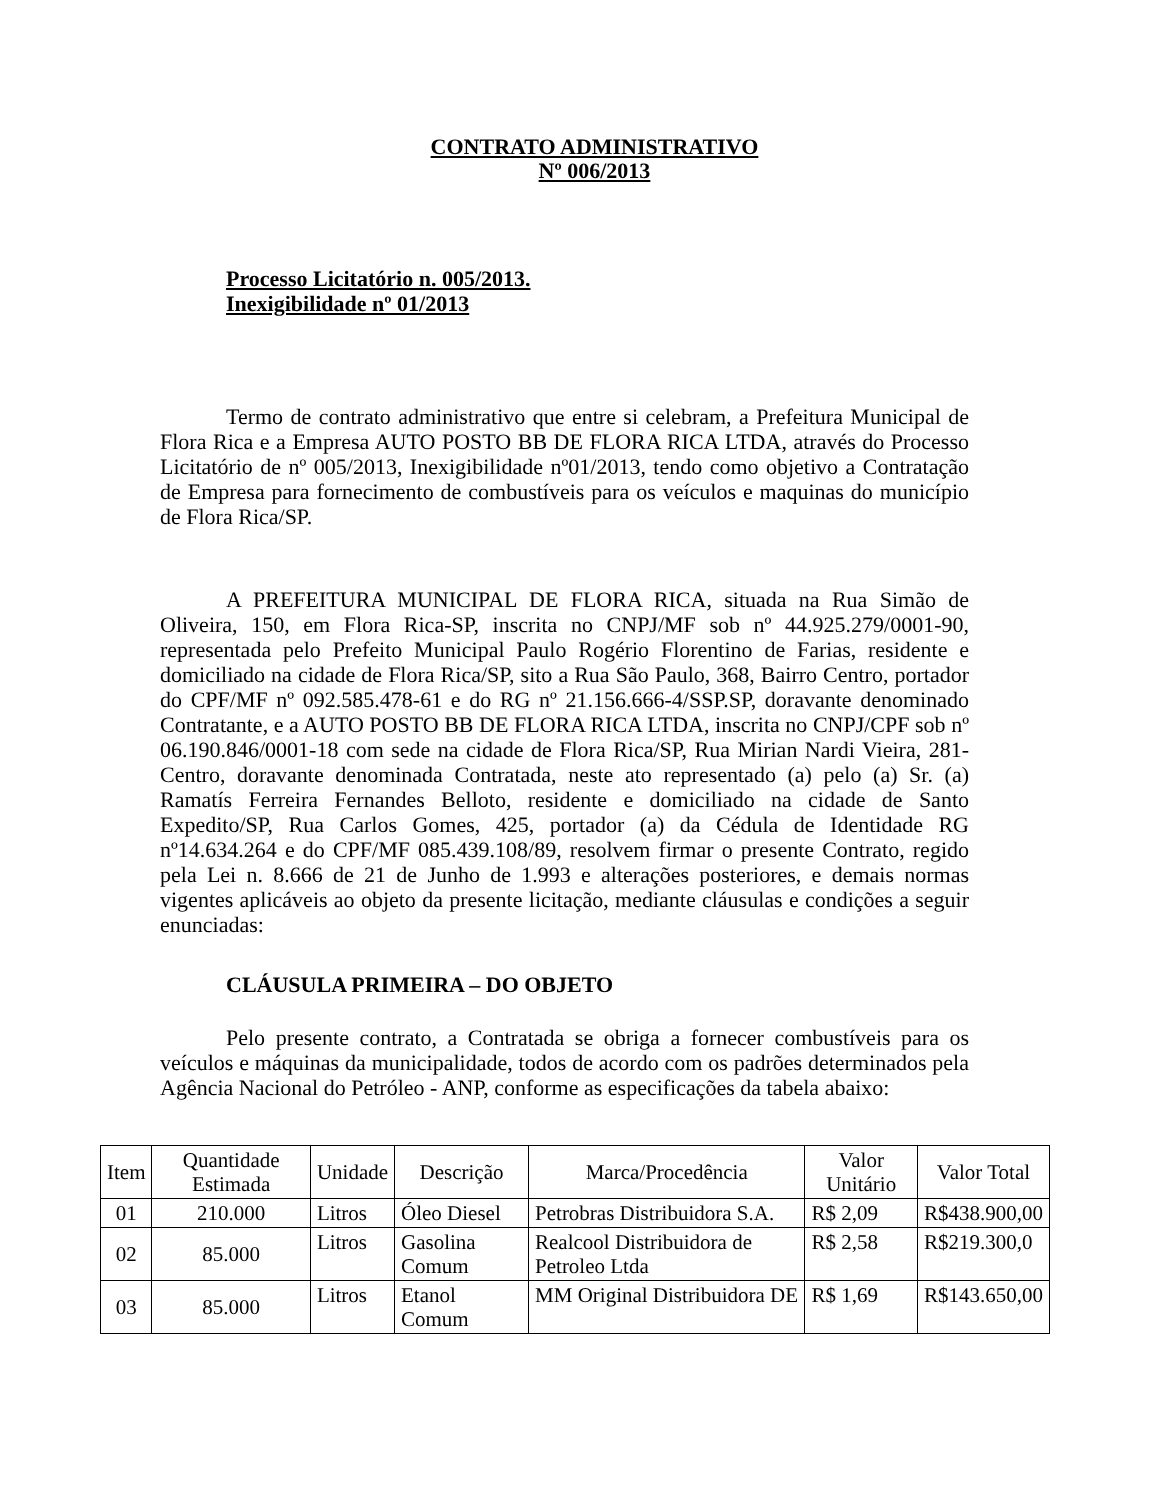CONTRATO ADMINISTRATIVO
Nº 006/2013
Processo Licitatório n. 005/2013.
Inexigibilidade nº 01/2013
Termo de contrato administrativo que entre si celebram, a Prefeitura Municipal de Flora Rica e a Empresa AUTO POSTO BB DE FLORA RICA LTDA, através do Processo Licitatório de nº 005/2013, Inexigibilidade nº01/2013, tendo como objetivo a Contratação de Empresa para fornecimento de combustíveis para os veículos e maquinas do município de Flora Rica/SP.
A PREFEITURA MUNICIPAL DE FLORA RICA, situada na Rua Simão de Oliveira, 150, em Flora Rica-SP, inscrita no CNPJ/MF sob nº 44.925.279/0001-90, representada pelo Prefeito Municipal Paulo Rogério Florentino de Farias, residente e domiciliado na cidade de Flora Rica/SP, sito a Rua São Paulo, 368, Bairro Centro, portador do CPF/MF nº 092.585.478-61 e do RG nº 21.156.666-4/SSP.SP, doravante denominado Contratante, e a AUTO POSTO BB DE FLORA RICA LTDA, inscrita no CNPJ/CPF sob nº 06.190.846/0001-18 com sede na cidade de Flora Rica/SP, Rua Mirian Nardi Vieira, 281-Centro, doravante denominada Contratada, neste ato representado (a) pelo (a) Sr. (a) Ramatís Ferreira Fernandes Belloto, residente e domiciliado na cidade de Santo Expedito/SP, Rua Carlos Gomes, 425, portador (a) da Cédula de Identidade RG nº14.634.264 e do CPF/MF 085.439.108/89, resolvem firmar o presente Contrato, regido pela Lei n. 8.666 de 21 de Junho de 1.993 e alterações posteriores, e demais normas vigentes aplicáveis ao objeto da presente licitação, mediante cláusulas e condições a seguir enunciadas:
CLÁUSULA PRIMEIRA – DO OBJETO
Pelo presente contrato, a Contratada se obriga a fornecer combustíveis para os veículos e máquinas da municipalidade, todos de acordo com os padrões determinados pela Agência Nacional do Petróleo - ANP, conforme as especificações da tabela abaixo:
| Item | Quantidade Estimada | Unidade | Descrição | Marca/Procedência | Valor Unitário | Valor Total |
| --- | --- | --- | --- | --- | --- | --- |
| 01 | 210.000 | Litros | Óleo Diesel | Petrobras Distribuidora S.A. | R$ 2,09 | R$438.900,00 |
| 02 | 85.000 | Litros | Gasolina Comum | Realcool Distribuidora de Petroleo Ltda | R$ 2,58 | R$219.300,0 |
| 03 | 85.000 | Litros | Etanol Comum | MM Original Distribuidora DE | R$ 1,69 | R$143.650,00 |